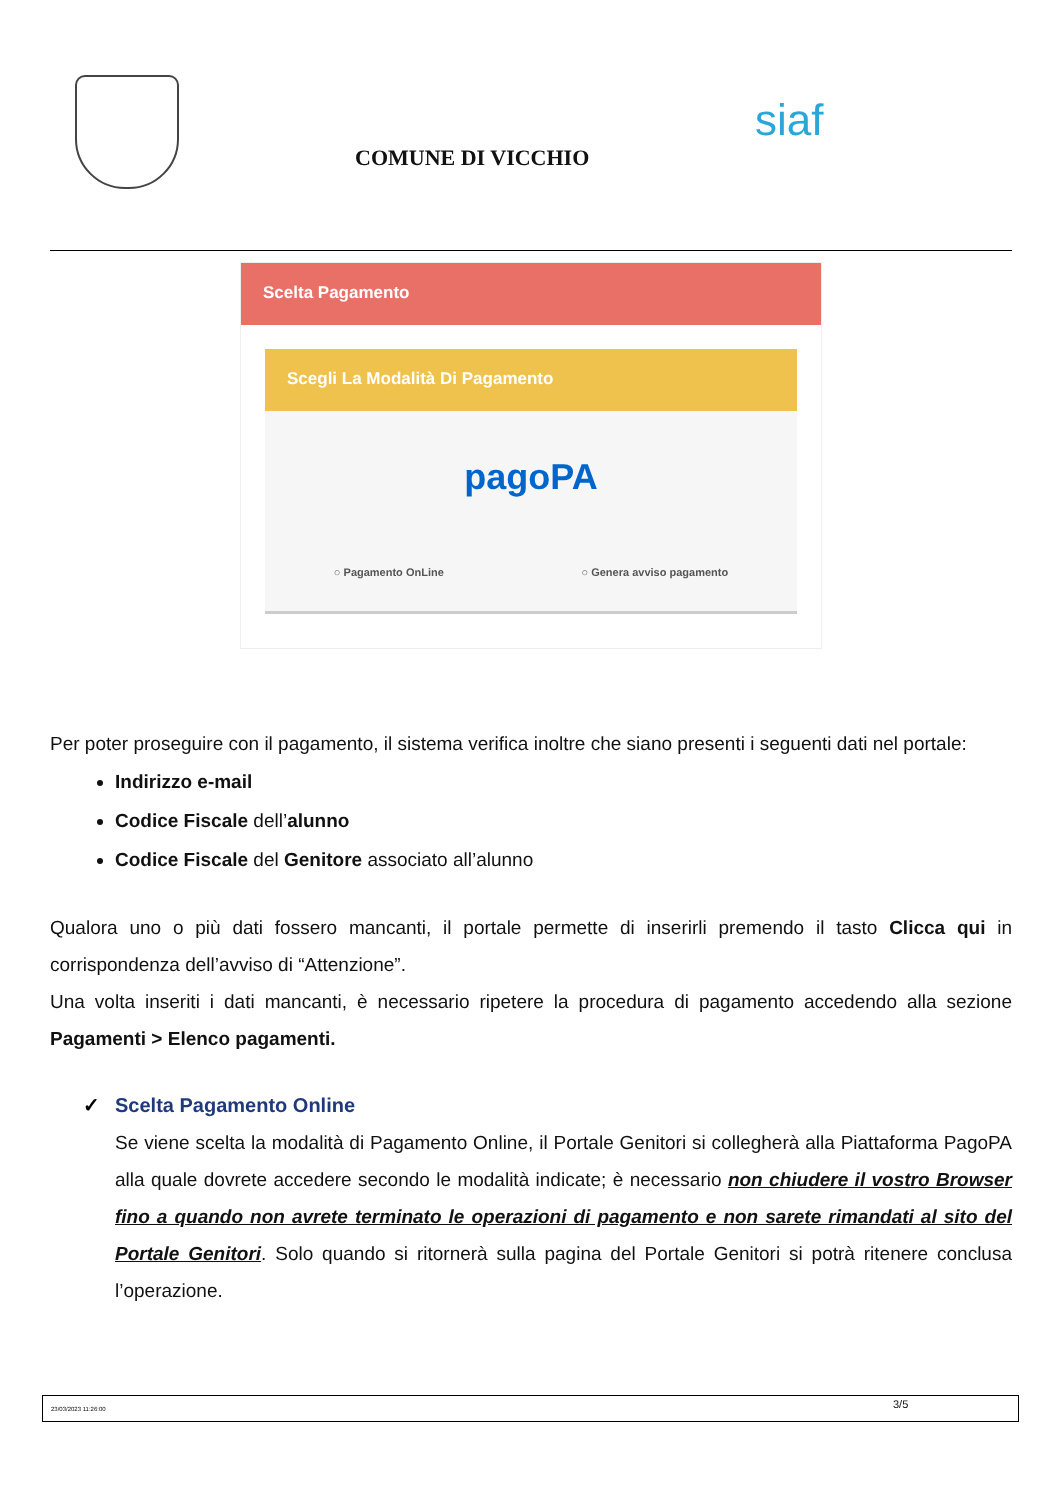COMUNE DI VICCHIO
siaf
Scelta Pagamento
Scegli La Modalità Di Pagamento
pagoPA
○ Pagamento OnLine ○ Genera avviso pagamento
Per poter proseguire con il pagamento, il sistema verifica inoltre che siano presenti i seguenti dati nel portale:
Indirizzo e-mail
Codice Fiscale dell’alunno
Codice Fiscale del Genitore associato all’alunno
Qualora uno o più dati fossero mancanti, il portale permette di inserirli premendo il tasto Clicca qui in corrispondenza dell’avviso di “Attenzione”.
Una volta inseriti i dati mancanti, è necessario ripetere la procedura di pagamento accedendo alla sezione Pagamenti > Elenco pagamenti.
✓ Scelta Pagamento Online
Se viene scelta la modalità di Pagamento Online, il Portale Genitori si collegherà alla Piattaforma PagoPA alla quale dovrete accedere secondo le modalità indicate; è necessario non chiudere il vostro Browser fino a quando non avrete terminato le operazioni di pagamento e non sarete rimandati al sito del Portale Genitori. Solo quando si ritornerà sulla pagina del Portale Genitori si potrà ritenere conclusa l’operazione.
23/03/2023 11:26:00 3/5